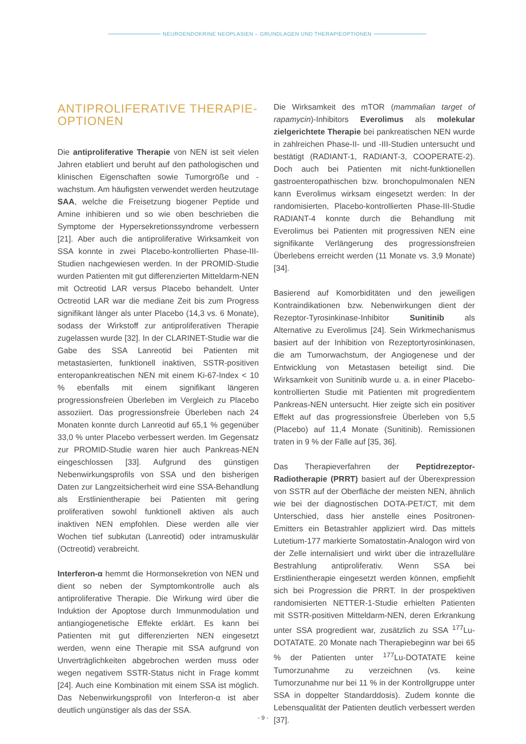NEUROENDOKRINE NEOPLASIEN – GRUNDLAGEN UND THERAPIEOPTIONEN
ANTIPROLIFERATIVE THERAPIE-
OPTIONEN
Die antiproliferative Therapie von NEN ist seit vielen Jahren etabliert und beruht auf den pathologischen und klinischen Eigenschaften sowie Tumorgröße und -wachstum. Am häufigsten verwendet werden heutzutage SAA, welche die Freisetzung biogener Peptide und Amine inhibieren und so wie oben beschrieben die Symptome der Hypersekretionssyndrome verbessern [21]. Aber auch die antiproliferative Wirksamkeit von SSA konnte in zwei Placebo-kontrollierten Phase-III-Studien nachgewiesen werden. In der PROMID-Studie wurden Patienten mit gut differenzierten Mitteldarm-NEN mit Octreotid LAR versus Placebo behandelt. Unter Octreotid LAR war die mediane Zeit bis zum Progress signifikant länger als unter Placebo (14,3 vs. 6 Monate), sodass der Wirkstoff zur antiproliferativen Therapie zugelassen wurde [32]. In der CLARINET-Studie war die Gabe des SSA Lanreotid bei Patienten mit metastasierten, funktionell inaktiven, SSTR-positiven enteropankreatischen NEN mit einem Ki-67-Index < 10 % ebenfalls mit einem signifikant längeren progressionsfreien Überleben im Vergleich zu Placebo assoziiert. Das progressionsfreie Überleben nach 24 Monaten konnte durch Lanreotid auf 65,1 % gegenüber 33,0 % unter Placebo verbessert werden. Im Gegensatz zur PROMID-Studie waren hier auch Pankreas-NEN eingeschlossen [33]. Aufgrund des günstigen Nebenwirkungsprofils von SSA und den bisherigen Daten zur Langzeitsicherheit wird eine SSA-Behandlung als Erstlinientherapie bei Patienten mit gering proliferativen sowohl funktionell aktiven als auch inaktiven NEN empfohlen. Diese werden alle vier Wochen tief subkutan (Lanreotid) oder intramuskulär (Octreotid) verabreicht.
Interferon-α hemmt die Hormonsekretion von NEN und dient so neben der Symptomkontrolle auch als antiproliferative Therapie. Die Wirkung wird über die Induktion der Apoptose durch Immunmodulation und antiangiogenetische Effekte erklärt. Es kann bei Patienten mit gut differenzierten NEN eingesetzt werden, wenn eine Therapie mit SSA aufgrund von Unverträglichkeiten abgebrochen werden muss oder wegen negativem SSTR-Status nicht in Frage kommt [24]. Auch eine Kombination mit einem SSA ist möglich. Das Nebenwirkungsprofil von Interferon-α ist aber deutlich ungünstiger als das der SSA.
Die Wirksamkeit des mTOR (mammalian target of rapamycin)-Inhibitors Everolimus als molekular zielgerichtete Therapie bei pankreatischen NEN wurde in zahlreichen Phase-II- und -III-Studien untersucht und bestätigt (RADIANT-1, RADIANT-3, COOPERATE-2). Doch auch bei Patienten mit nicht-funktionellen gastroenteropathischen bzw. bronchopulmonalen NEN kann Everolimus wirksam eingesetzt werden: In der randomisierten, Placebo-kontrollierten Phase-III-Studie RADIANT-4 konnte durch die Behandlung mit Everolimus bei Patienten mit progressiven NEN eine signifikante Verlängerung des progressionsfreien Überlebens erreicht werden (11 Monate vs. 3,9 Monate) [34].
Basierend auf Komorbiditäten und den jeweiligen Kontraindikationen bzw. Nebenwirkungen dient der Rezeptor-Tyrosinkinase-Inhibitor Sunitinib als Alternative zu Everolimus [24]. Sein Wirkmechanismus basiert auf der Inhibition von Rezeptortyrosinkinasen, die am Tumorwachstum, der Angiogenese und der Entwicklung von Metastasen beteiligt sind. Die Wirksamkeit von Sunitinib wurde u. a. in einer Placebo-kontrollierten Studie mit Patienten mit progredientem Pankreas-NEN untersucht. Hier zeigte sich ein positiver Effekt auf das progressionsfreie Überleben von 5,5 (Placebo) auf 11,4 Monate (Sunitinib). Remissionen traten in 9 % der Fälle auf [35, 36].
Das Therapieverfahren der Peptidrezeptor-Radiotherapie (PRRT) basiert auf der Überexpression von SSTR auf der Oberfläche der meisten NEN, ähnlich wie bei der diagnostischen DOTA-PET/CT, mit dem Unterschied, dass hier anstelle eines Positronen-Emitters ein Betastrahler appliziert wird. Das mittels Lutetium-177 markierte Somatostatin-Analogon wird von der Zelle internalisiert und wirkt über die intrazelluläre Bestrahlung antiproliferativ. Wenn SSA bei Erstlinientherapie eingesetzt werden können, empfiehlt sich bei Progression die PRRT. In der prospektiven randomisierten NETTER-1-Studie erhielten Patienten mit SSTR-positiven Mitteldarm-NEN, deren Erkrankung unter SSA progredient war, zusätzlich zu SSA <sup>177</sup>Lu-DOTATATE. 20 Monate nach Therapiebeginn war bei 65 % der Patienten unter <sup>177</sup>Lu-DOTATATE keine Tumorzunahme zu verzeichnen (vs. keine Tumorzunahme nur bei 11 % in der Kontrollgruppe unter SSA in doppelter Standarddosis). Zudem konnte die Lebensqualität der Patienten deutlich verbessert werden [37].
- 9 -